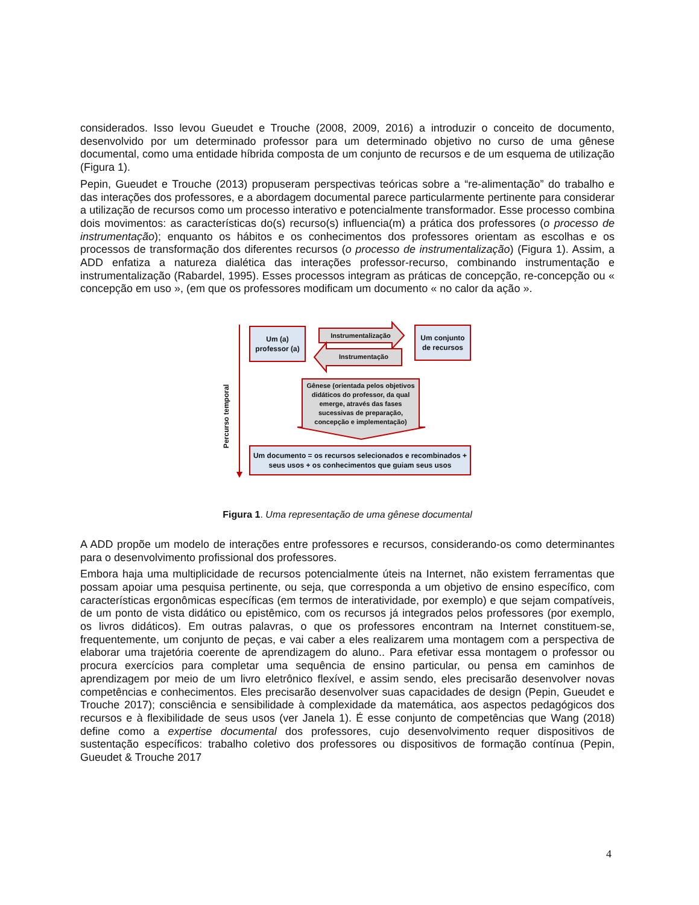considerados. Isso levou Gueudet e Trouche (2008, 2009, 2016) a introduzir o conceito de documento, desenvolvido por um determinado professor para um determinado objetivo no curso de uma gênese documental, como uma entidade híbrida composta de um conjunto de recursos e de um esquema de utilização (Figura 1).
Pepin, Gueudet e Trouche (2013) propuseram perspectivas teóricas sobre a “re-alimentação” do trabalho e das interações dos professores, e a abordagem documental parece particularmente pertinente para considerar a utilização de recursos como um processo interativo e potencialmente transformador. Esse processo combina dois movimentos: as características do(s) recurso(s) influencia(m) a prática dos professores (o processo de instrumentação); enquanto os hábitos e os conhecimentos dos professores orientam as escolhas e os processos de transformação dos diferentes recursos (o processo de instrumentalização) (Figura 1). Assim, a ADD enfatiza a natureza dialética das interações professor-recurso, combinando instrumentação e instrumentalização (Rabardel, 1995). Esses processos integram as práticas de concepção, re-concepção ou « concepção em uso », (em que os professores modificam um documento « no calor da ação ».
Percurso temporal
Um (a)
professor (a)
Instrumentalização
Instrumentação
Um conjunto
de recursos
Gênese (orientada pelos objetivos didáticos do professor, da qual emerge, através das fases sucessivas de preparação, concepção e implementação)
Um documento = os recursos selecionados e recombinados +
seus usos + os conhecimentos que guiam seus usos
Figura 1. Uma representação de uma gênese documental
A ADD propõe um modelo de interações entre professores e recursos, considerando-os como determinantes para o desenvolvimento profissional dos professores.
Embora haja uma multiplicidade de recursos potencialmente úteis na Internet, não existem ferramentas que possam apoiar uma pesquisa pertinente, ou seja, que corresponda a um objetivo de ensino específico, com características ergonômicas específicas (em termos de interatividade, por exemplo) e que sejam compatíveis, de um ponto de vista didático ou epistêmico, com os recursos já integrados pelos professores (por exemplo, os livros didáticos). Em outras palavras, o que os professores encontram na Internet constituem-se, frequentemente, um conjunto de peças, e vai caber a eles realizarem uma montagem com a perspectiva de elaborar uma trajetória coerente de aprendizagem do aluno.. Para efetivar essa montagem o professor ou procura exercícios para completar uma sequência de ensino particular, ou pensa em caminhos de aprendizagem por meio de um livro eletrônico flexível, e assim sendo, eles precisarão desenvolver novas competências e conhecimentos. Eles precisarão desenvolver suas capacidades de design (Pepin, Gueudet e Trouche 2017); consciência e sensibilidade à complexidade da matemática, aos aspectos pedagógicos dos recursos e à flexibilidade de seus usos (ver Janela 1). É esse conjunto de competências que Wang (2018) define como a expertise documental dos professores, cujo desenvolvimento requer dispositivos de sustentação específicos: trabalho coletivo dos professores ou dispositivos de formação contínua (Pepin, Gueudet & Trouche 2017
4